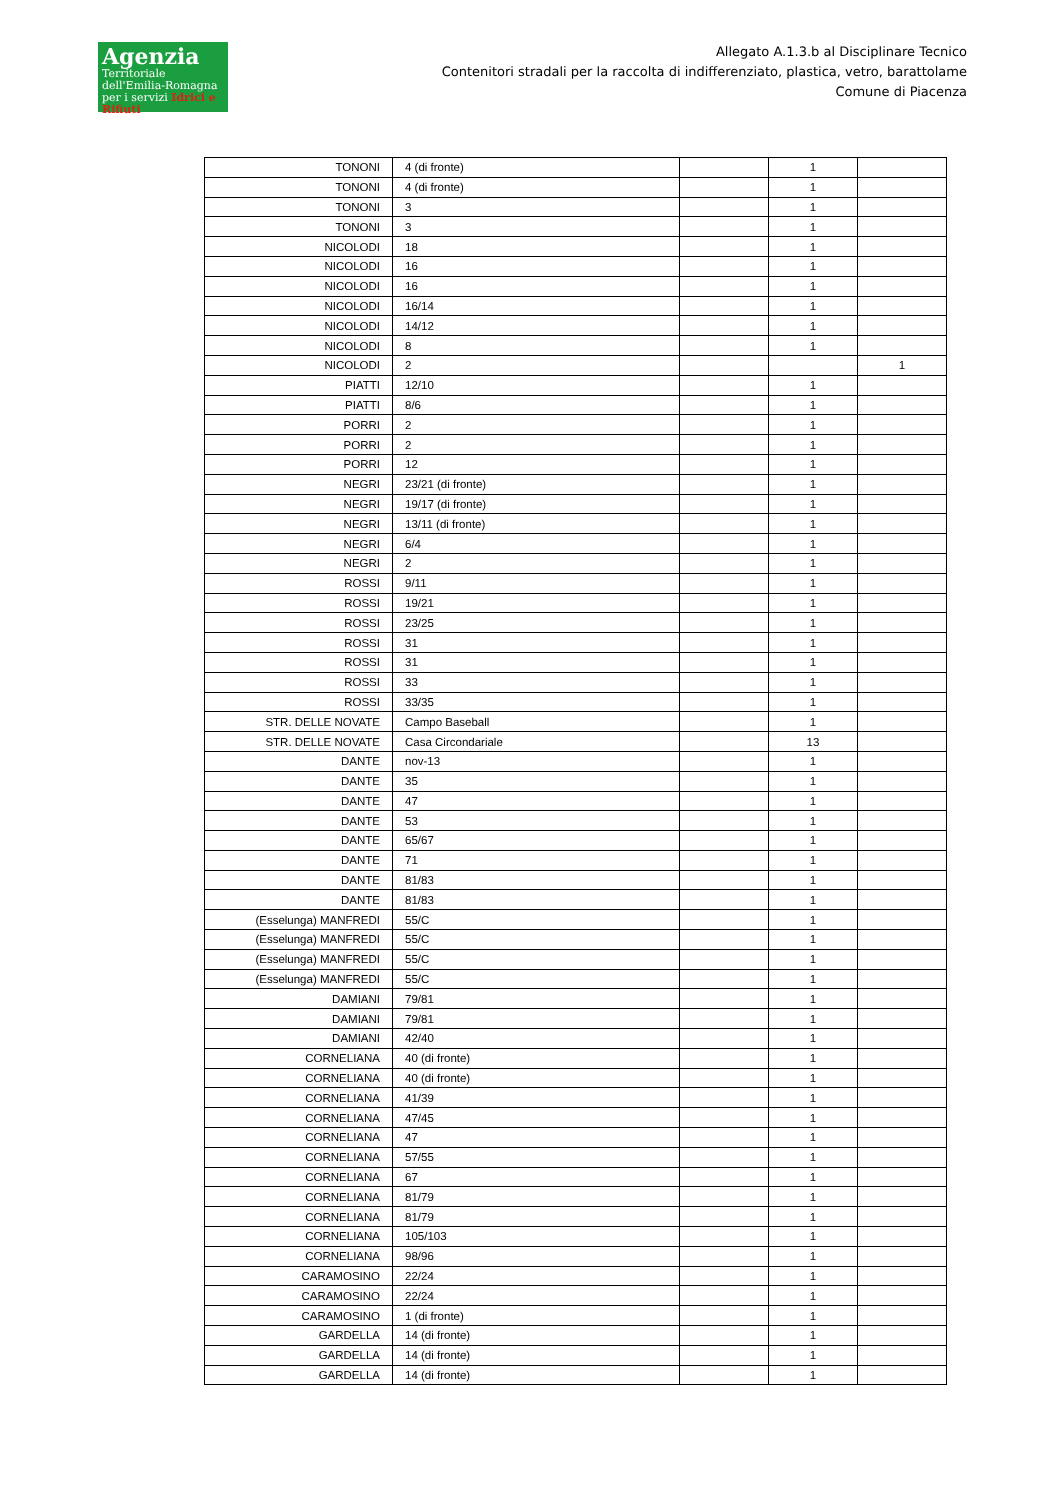Agenzia
Territoriale dell'Emilia-Romagna per i servizi Idrici e Rifiuti
Allegato A.1.3.b al Disciplinare Tecnico
Contenitori stradali per la raccolta di indifferenziato, plastica, vetro, barattolame
Comune di Piacenza
| TONONI | 4 (di fronte) | | 1 | |
| TONONI | 4 (di fronte) | | 1 | |
| TONONI | 3 | | 1 | |
| TONONI | 3 | | 1 | |
| NICOLODI | 18 | | 1 | |
| NICOLODI | 16 | | 1 | |
| NICOLODI | 16 | | 1 | |
| NICOLODI | 16/14 | | 1 | |
| NICOLODI | 14/12 | | 1 | |
| NICOLODI | 8 | | 1 | |
| NICOLODI | 2 | | | 1 |
| PIATTI | 12/10 | | 1 | |
| PIATTI | 8/6 | | 1 | |
| PORRI | 2 | | 1 | |
| PORRI | 2 | | 1 | |
| PORRI | 12 | | 1 | |
| NEGRI | 23/21 (di fronte) | | 1 | |
| NEGRI | 19/17 (di fronte) | | 1 | |
| NEGRI | 13/11 (di fronte) | | 1 | |
| NEGRI | 6/4 | | 1 | |
| NEGRI | 2 | | 1 | |
| ROSSI | 9/11 | | 1 | |
| ROSSI | 19/21 | | 1 | |
| ROSSI | 23/25 | | 1 | |
| ROSSI | 31 | | 1 | |
| ROSSI | 31 | | 1 | |
| ROSSI | 33 | | 1 | |
| ROSSI | 33/35 | | 1 | |
| STR. DELLE NOVATE | Campo Baseball | | 1 | |
| STR. DELLE NOVATE | Casa Circondariale | | 13 | |
| DANTE | nov-13 | | 1 | |
| DANTE | 35 | | 1 | |
| DANTE | 47 | | 1 | |
| DANTE | 53 | | 1 | |
| DANTE | 65/67 | | 1 | |
| DANTE | 71 | | 1 | |
| DANTE | 81/83 | | 1 | |
| DANTE | 81/83 | | 1 | |
| (Esselunga) MANFREDI | 55/C | | 1 | |
| (Esselunga) MANFREDI | 55/C | | 1 | |
| (Esselunga) MANFREDI | 55/C | | 1 | |
| (Esselunga) MANFREDI | 55/C | | 1 | |
| DAMIANI | 79/81 | | 1 | |
| DAMIANI | 79/81 | | 1 | |
| DAMIANI | 42/40 | | 1 | |
| CORNELIANA | 40 (di fronte) | | 1 | |
| CORNELIANA | 40 (di fronte) | | 1 | |
| CORNELIANA | 41/39 | | 1 | |
| CORNELIANA | 47/45 | | 1 | |
| CORNELIANA | 47 | | 1 | |
| CORNELIANA | 57/55 | | 1 | |
| CORNELIANA | 67 | | 1 | |
| CORNELIANA | 81/79 | | 1 | |
| CORNELIANA | 81/79 | | 1 | |
| CORNELIANA | 105/103 | | 1 | |
| CORNELIANA | 98/96 | | 1 | |
| CARAMOSINO | 22/24 | | 1 | |
| CARAMOSINO | 22/24 | | 1 | |
| CARAMOSINO | 1 (di fronte) | | 1 | |
| GARDELLA | 14 (di fronte) | | 1 | |
| GARDELLA | 14 (di fronte) | | 1 | |
| GARDELLA | 14 (di fronte) | | 1 | |